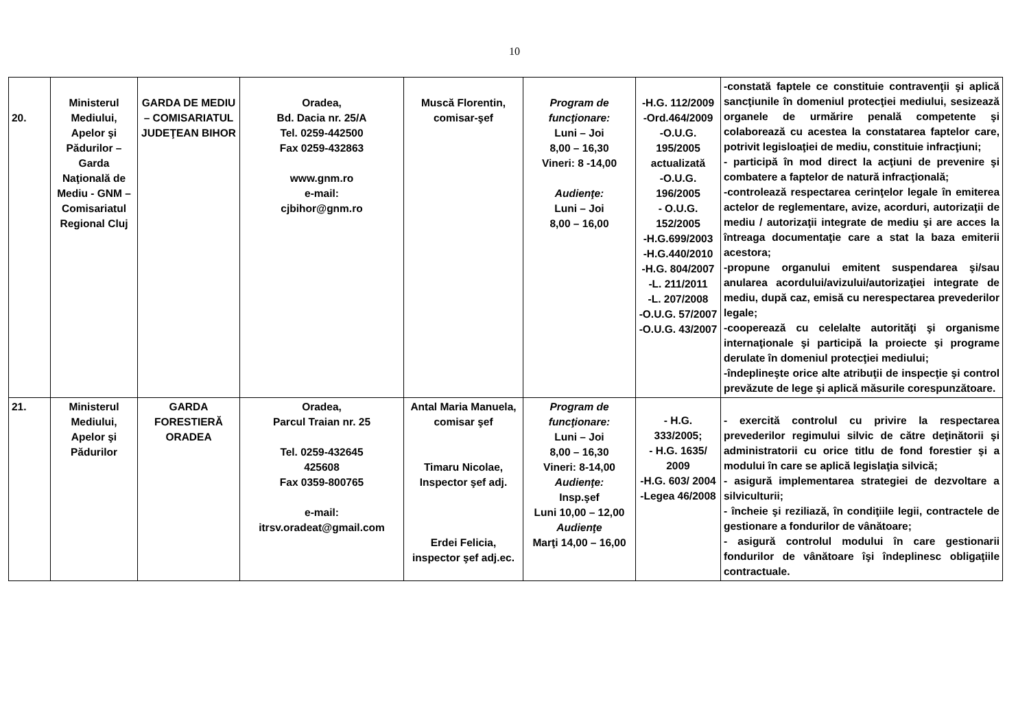10
| 20. | Ministerul Mediului, Apelor şi Pădurilor – Garda Naţională de Mediu - GNM – Comisariatul Regional Cluj | GARDA DE MEDIU – COMISARIATUL JUDEŢEAN BIHOR | Oradea, Bd. Dacia nr. 25/A Tel. 0259-442500 Fax 0259-432863 www.gnm.ro e-mail: cjbihor@gnm.ro | Muscă Florentin, comisar-şef | Program de funcţionare: Luni – Joi 8,00 – 16,30 Vineri: 8 -14,00 Audienţe: Luni – Joi 8,00 – 16,00 | -H.G. 112/2009 -Ord.464/2009 -O.U.G. 195/2005 actualizată -O.U.G. 196/2005 - O.U.G. 152/2005 -H.G.699/2003 -H.G.440/2010 -H.G. 804/2007 -L. 211/2011 -L. 207/2008 -O.U.G. 57/2007 -O.U.G. 43/2007 | -constată faptele ce constituie contravenţii şi aplică sancţiunile în domeniul protecţiei mediului, sesizează organele de urmărire penală competente şi colaborează cu acestea la constatarea faptelor care, potrivit legisloaţiei de mediu, constituie infracţiuni; - participă în mod direct la acţiuni de prevenire şi combatere a faptelor de natură infracţională; -controlează respectarea cerinţelor legale în emiterea actelor de reglementare, avize, acorduri, autorizaţii de mediu / autorizaţii integrate de mediu şi are acces la întreaga documentaţie care a stat la baza emiterii acestora; -propune organului emitent suspendarea şi/sau anularea acordului/avizului/autorizaţiei integrate de mediu, după caz, emisă cu nerespectarea prevederilor legale; -cooperează cu celelalte autorităţi şi organisme internaţionale şi participă la proiecte şi programe derulate în domeniul protecţiei mediului; -îndeplineşte orice alte atribuţii de inspecţie şi control prevăzute de lege şi aplică măsurile corespunzătoare. |
| 21. | Ministerul Mediului, Apelor şi Pădurilor | GARDA FORESTIERĂ ORADEA | Oradea, Parcul Traian nr. 25 Tel. 0259-432645 425608 Fax 0359-800765 e-mail: itrsv.oradeat@gmail.com | Antal Maria Manuela, comisar şef Timaru Nicolae, Inspector şef adj. Erdei Felicia, inspector şef adj.ec. | Program de funcţionare: Luni – Joi 8,00 – 16,30 Vineri: 8-14,00 Audienţe: Insp.şef Luni 10,00 – 12,00 Audienţe Marţi 14,00 – 16,00 | - H.G. 333/2005; - H.G. 1635/ 2009 -H.G. 603/ 2004 -Legea 46/2008 | - exercită controlul cu privire la respectarea prevederilor regimului silvic de către deţinătorii şi administratorii cu orice titlu de fond forestier şi a modului în care se aplică legislaţia silvică; - asigură implementarea strategiei de dezvoltare a silviculturii; - încheie şi reziliază, în condiţiile legii, contractele de gestionare a fondurilor de vânătoare; - asigură controlul modului în care gestionarii fondurilor de vânătoare îşi îndeplinesc obligaţiile contractuale. |